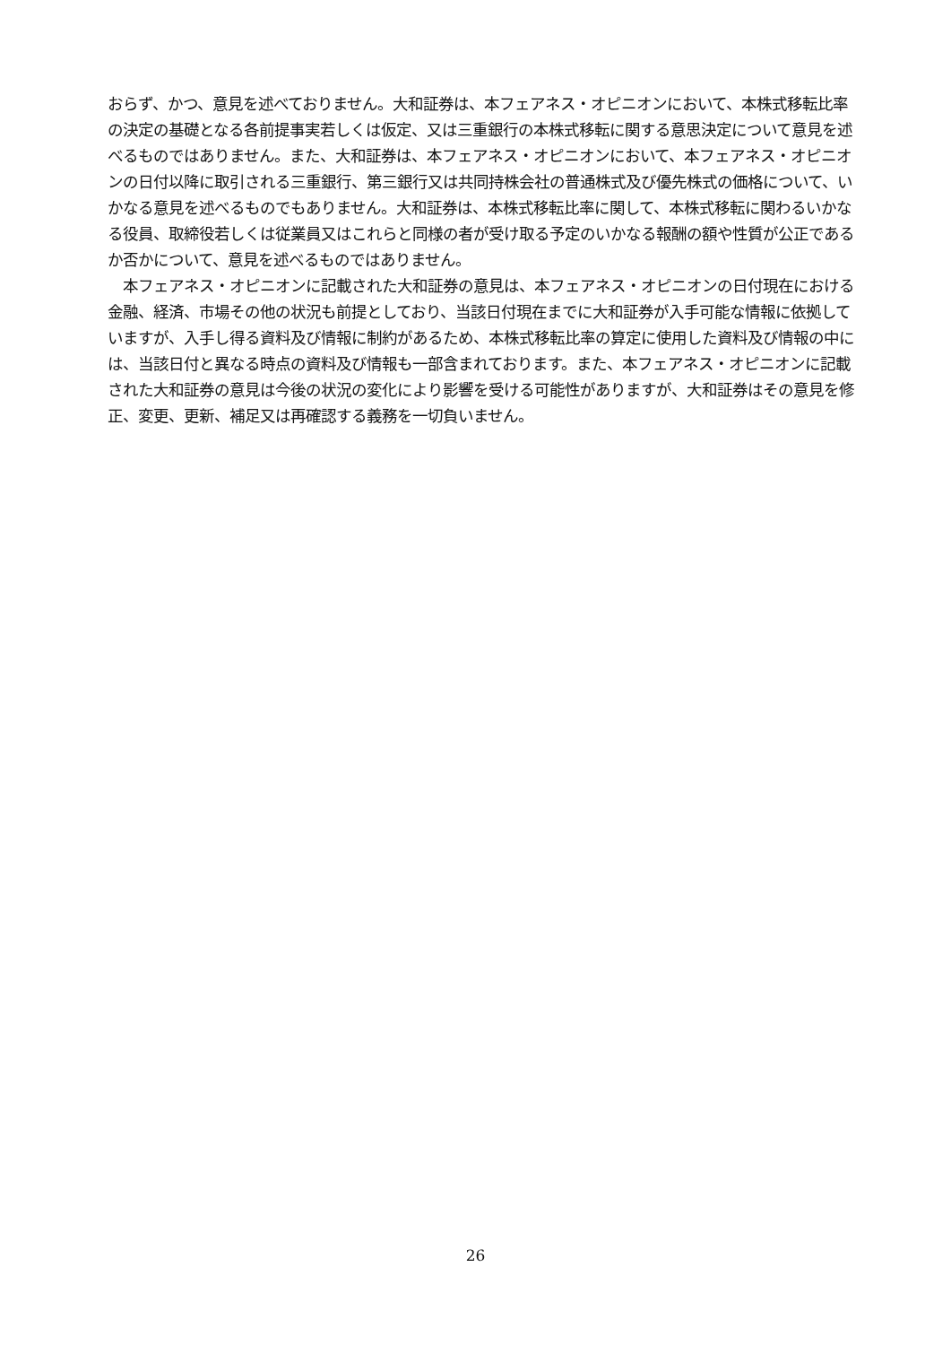おらず、かつ、意見を述べておりません。大和証券は、本フェアネス・オピニオンにおいて、本株式移転比率の決定の基礎となる各前提事実若しくは仮定、又は三重銀行の本株式移転に関する意思決定について意見を述べるものではありません。また、大和証券は、本フェアネス・オピニオンにおいて、本フェアネス・オピニオンの日付以降に取引される三重銀行、第三銀行又は共同持株会社の普通株式及び優先株式の価格について、いかなる意見を述べるものでもありません。大和証券は、本株式移転比率に関して、本株式移転に関わるいかなる役員、取締役若しくは従業員又はこれらと同様の者が受け取る予定のいかなる報酬の額や性質が公正であるか否かについて、意見を述べるものではありません。
　本フェアネス・オピニオンに記載された大和証券の意見は、本フェアネス・オピニオンの日付現在における金融、経済、市場その他の状況も前提としており、当該日付現在までに大和証券が入手可能な情報に依拠していますが、入手し得る資料及び情報に制約があるため、本株式移転比率の算定に使用した資料及び情報の中には、当該日付と異なる時点の資料及び情報も一部含まれております。また、本フェアネス・オピニオンに記載された大和証券の意見は今後の状況の変化により影響を受ける可能性がありますが、大和証券はその意見を修正、変更、更新、補足又は再確認する義務を一切負いません。
26